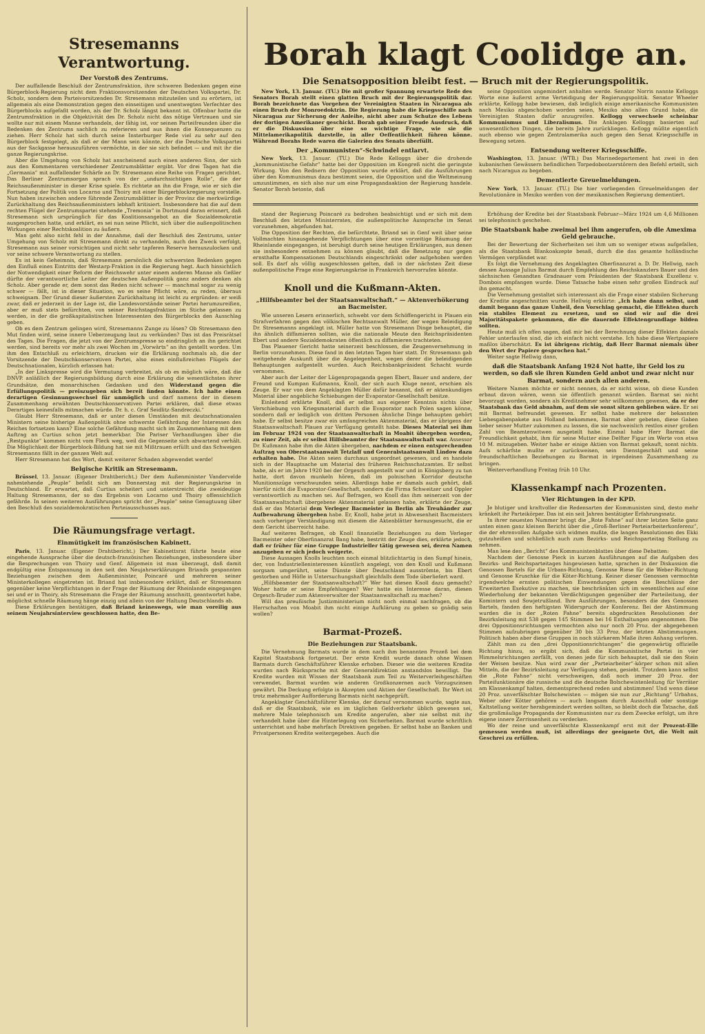Stresemanns Verantwortung.
Der Vorstoß des Zentrums.
Der auffallende Beschluß der Zentrumsfraktion, ihre schweren Bedenken gegen eine Bürgerblock-Regierung nicht dem Fraktionsvorsitzenden der Deutschen Volkspartei, Dr. Scholz, sondern dem Parteivorsitzenden Dr. Stresemann mitzuteilen und zu erörtern, ist allgemein als eine Demonstration gegen den einseitigen und unentwegten Verfechter des Bürgerblocks aufgefaßt worden, als der Dr. Scholz längst bekannt ist. Offenbar hatte die Zentrumsfraktion in die Objektivität des Dr. Scholz nicht das nötige Vertrauen und sie wollte nur mit einem Manne verhandeln, der fähig ist, vor seinen Parteifreunden über die Bedenken des Zentrums sachlich zu referieren und aus ihnen die Konsequenzen zu ziehen. Herr Scholz hat sich durch seine Insterburger Rede viel zu sehr auf den Bürgerblock festgelegt, als daß er der Mann sein könnte, der die Deutsche Volkspartei aus der Sackgasse herauszuführen vermöchte, in der sie sich befindet — und mit ihr die ganze Regierungskrise.
Aber die Umgehung von Scholz hat anscheinend auch einen anderen Sinn, der sich aus den Kommentaren verschiedener Zentrumsblätter ergibt. Vor drei Tagen hat die „Germania“ mit auffallender Schärfe an Dr. Stresemann eine Reihe von Fragen gerichtet. Das Berliner Zentrumsorgan sprach von der „undurchsichtigen Rolle“, die der Reichsaußenminister in dieser Krise spiele. Es richtete an ihn die Frage, wie er sich die Fortsetzung der Politik von Locarno und Thoiry mit einer Bürgerblockregierung vorstelle. Nun haben inzwischen andere führende Zentrumsblätter in der Provinz die merkwürdige Zurückhaltung des Reichsaußenministers lebhaft kritisiert. Insbesondere hat die auf dem rechten Flügel der Zentrumspartei stehende „Tremonia“ in Dortmund daran erinnert, daß Stresemann sich ursprünglich für das Koalitionsangebot an die Sozialdemokratie ausgesprochen hatte, und erklärt, es sei nun seine Pflicht, sich über die außenpolitischen Wirkungen einer Rechtskoalition zu äußern.
Man geht also nicht fehl in der Annahme, daß der Beschluß des Zentrums, unter Umgehung von Scholz mit Stresemann direkt zu verhandeln, auch den Zweck verfolgt, Stresemann aus seiner vorsichtigen und nicht sehr tapferen Reserve herauszulocken und vor seine schwere Verantwortung zu stellen.
Es ist kein Geheimnis, daß Stresemann persönlich die schwersten Bedenken gegen den Einfluß eines Eintritts der Westarp-Fraktion in die Regierung hegt. Auch hinsichtlich der Notwendigkeit einer Reform der Reichswehr unter einem anderen Manne als Geßler dürfte der verantwortliche Leiter der deutschen Außenpolitik ganz anders denken als Scholz. Aber gerade er, dem sonst das Reden nicht schwer — manchmal sogar zu wenig schwer — fällt, ist in dieser Situation, wo es seine Pflicht wäre, zu reden, überaus schweigsam. Der Grund dieser äußersten Zurückhaltung ist leicht zu ergründen: er weiß zwar, daß er jederzeit in der Lage ist, die Landesvorstände seiner Partei herumzureißen, aber er muß stets befürchten, von seiner Reichstagsfraktion im Stiche gelassen zu werden, in der die großkapitalistischen Interessenten des Bürgerblocks den Ausschlag geben.
Ob es dem Zentrum gelingen wird, Stresemanns Zunge zu lösen? Ob Stresemann den Mut finden wird, seine innere Ueberzeugung laut zu verkünden? Das ist das Preisrätsel des Tages. Die Fragen, die jetzt von der Zentrumspresse so eindringlich an ihn gerichtet werden, sind bereits vor mehr als zwei Wochen im „Vorwärts“ an ihn gestellt worden. Um ihm den Entschluß zu erleichtern, drucken wir die Erklärung nochmals ab, die der Vorsitzende der Deutschkonservativen Partei, also eines einflußreichen Flügels der Deutschnationalen, kürzlich erlassen hat:
„In der Linkspresse wird die Vermutung verbreitet, als ob es möglich wäre, daß die DNVP. anläßlich der Regierungsbildung durch eine Erklärung die wesentlichsten ihrer Grundsätze, den monarchischen Gedanken und den Widerstand gegen die Erfüllungspolitik — preiszugeben sich bereit finden könnte. Ich halte einen derartigen Gesinnungswechsel für unmöglich und darf namens der in diesem Zusammenhang erwähnten Deutschkonservativen Partei erklären, daß diese etwas Derartiges keinesfalls mitmachen würde. Dr. h. c. Graf Seidlitz-Sandreczki.“
Glaubt Herr Stresemann, daß er unter diesen Umständen mit deutschnationalen Ministern seine bisherige Außenpolitik ohne schwerste Gefährdung der Interessen des Reiches fortsetzen kann? Eine solche Gefährdung macht sich im Zusammenhang mit dem Auftrag an Curtius schon jetzt bemerkbar. Die Pariser Verhandlungen über die „Restpunkte“ kommen nicht vom Fleck weg, weil die Gegenseite sich abwartend verhält. Die Möglichkeit der Bürgerblock-Bildung hat sie mit Mißtrauen erfüllt und das Schweigen Stresemanns fällt in der ganzen Welt auf.
Herr Stresemann hat das Wort, damit weiterer Schaden abgewendet werde!
Belgische Kritik an Stresemann.
Brüssel, 13. Januar. (Eigener Drahtbericht.) Der dem Außenminister Vandervelde nahestehende „Peuple“ befaßt sich am Donnerstag mit der Regierungskrise in Deutschland. Er erwartet, daß Curtius scheitert und unterstreicht die zweideutige Haltung Stresemanns, der so das Ergebnis von Locarno und Thoiry offensichtlich gefährde. In seinen weiteren Ausführungen spricht der „Peuple“ seine Genugtuung über den Beschluß des sozialdemokratischen Parteiausschusses aus.
Die Räumungsfrage vertagt.
Einmütigkeit im französischen Kabinett.
Paris, 13. Januar. (Eigener Drahtbericht.) Der Kabinettsrat führte heute eine eingehende Aussprache über die deutsch-französischen Beziehungen, insbesondere über die Besprechungen von Thoiry und Genf. Allgemein ist man überzeugt, daß damit endgültig eine Entspannung in den seit den Neujahrserklärungen Briands gespannten Beziehungen zwischen dem Außenminister, Poincaré und mehreren seiner Ministerkollegen eingetreten ist. Briand hat insbesondere erklärt, daß er Stresemann gegenüber keine Verpflichtungen in der Frage der Räumung der Rheinlande eingegangen sei und er in Thoiry, als Stresemann die Frage der Räumung anschnitt, geantwortet habe, möglichst schnelle Räumung hänge einzig und allein von der Haltung Deutschlands ab.
Diese Erklärungen bestätigen, daß Briand keineswegs, wie man voreilig aus seinem Neujahrsinterview geschlossen hatte, den Be-
Borah klagt Coolidge an.
Die Senatsopposition bleibt fest. — Bruch mit der Regierungspolitik.
New York, 13. Januar. (TU.) Die mit großer Spannung erwartete Rede des Senators Borah stellt einen glatten Bruch mit der Regierungspolitik dar. Borah bezeichnete das Vorgehen der Vereinigten Staaten in Nicaragua als einen Bruch der Monroedoktrin. Die Regierung habe die Kriegsschiffe nach Nicaragua zur Sicherung der Anleihe, nicht aber zum Schutze des Lebens der dortigen Amerikaner geschickt. Borah gab seiner Freude Ausdruck, daß er die Diskussion über eine so wichtige Frage, wie sie die Mittelamerikapolitik darstelle, in aller Oeffentlichkeit führen könne. Während Borahs Rede waren die Galerien des Senats überfüllt.
Der „Kommunisten“-Schwindel entlarvt.
New York, 13. Januar. (TU.) Die Rede Kelloggs über die drohende „kommunistische Gefahr“ hatte bei der Opposition im Kongreß nicht die geringste Wirkung. Von den Rednern der Opposition wurde erklärt, daß die Ausführungen über den Kommunismus dazu bestimmt seien, die Opposition und die Weltmeinung umzustimmen, es sich also nur um eine Propagandaaktion der Regierung handele. Senator Borah betonte, daß
seine Opposition ungemindert anhalten werde. Senator Norris nannte Kelloggs Worte eine äußerst arme Verteidigung der Regierungspolitik. Senator Wheeler erklärte, Kellogg habe bewiesen, daß lediglich einige amerikanische Kommunisten nach Mexiko abgeschoben worden seien, Mexiko also allen Grund habe, die Vereinigten Staaten dafür anzugreifen. Kellogg verwechsele scheinbar Kommunismus und Liberalismus. Die Anklagen Kelloggs basierten auf unwesentlichen Dingen, die bereits Jahre zurückliegen. Kellogg müßte eigentlich auch ebenso wie gegen Zentralamerika auch gegen den Senat Kriegsschiffe in Bewegung setzen.
Entsendung weiterer Kriegsschiffe.
Washington, 13. Januar. (WTB.) Das Marinedepartement hat zwei in den kubanischen Gewässern befindlichen Torpedobootzerstörern den Befehl erteilt, sich nach Nicaragua zu begeben.
Dementierte Greuelmeldungen.
New York, 13. Januar. (TU.) Die hier vorliegenden Greuelmeldungen der Revolutionäre in Mexiko werden von der mexikanischen Regierung dementiert.
stand der Regierung Poincaré zu bedrohen beabsichtigt und er sich mit dem Beschluß des letzten Ministerrates, die außenpolitische Aussprache im Senat vorzunehmen, abgefunden hat.
Die Opposition der Rechten, die befürchtete, Briand sei in Genf weit über seine Vollmachten hinausgehende Verpflichtungen über eine vorzeitige Räumung der Rheinlande eingegangen, ist beruhigt durch seine heutigen Erklärungen, aus denen sie insbesondere entnehmen zu können glaubt, daß die Besetzung nur gegen ernsthafte Kompensationen Deutschlands eingeschränkt oder aufgehoben werden soll. Es darf als völlig ausgeschlossen gelten, daß in der nächsten Zeit diese außenpolitische Frage eine Regierungskrise in Frankreich hervorrufen könnte.
Knoll und die Kußmann-Akten.
„Hilfsbeamter bei der Staatsanwaltschaft.“ — Aktenverhökerung an Bacmeister.
Wie unseren Lesern erinnerlich, schwebt vor dem Schöffengericht in Plauen ein Strafverfahren gegen den völkischen Rechtsanwalt Müller, der wegen Beleidigung Dr. Stresemanns angeklagt ist. Müller hatte von Stresemann Dinge behauptet, die ihn ähnlich diffamieren sollten, wie die nationale Meute den Reichspräsidenten Ebert und andere Sozialdemokraten öffentlich zu diffamieren trachteten.
Das Plauener Gericht hatte seinerzeit beschlossen, die Zeugenvernehmung in Berlin vorzunehmen. Diese fand in den letzten Tagen hier statt. Dr. Stresemann gab weitgehende Auskunft über die Angelegenheit, wegen derer die beleidigenden Behauptungen aufgestellt wurden. Auch Reichsbankpräsident Schacht wurde vernommen.
Aber auch der Leiter der Lügenpropaganda gegen Ebert, Bauer und andere, der Freund und Kumpan Kußmanns, Knoll, der sich auch Kluge nennt, erschien als Zeuge. Er war von dem Angeklagten Müller dafür benannt, daß er aktenkundiges Material über angebliche Schiebungen der Evaporator-Gesellschaft besitze.
Einleitend erklärte Knoll, daß er selbst aus eigener Kenntnis nichts über Verschiebung von Kriegsmaterial durch die Evaporator nach Polen sagen könne, sondern daß er lediglich von dritten Personen ähnliche Dinge behaupten gehört habe. Er selbst besitze zwar ein umfangreiches Aktenmaterial, das er übrigens der Staatsanwaltschaft Plauen zur Verfügung gestellt habe. Dieses Material sei ihm im Februar 1924 von der Staatsanwaltschaft in Moabit übergeben worden, zu einer Zeit, als er selbst Hilfsbeamter der Staatsanwaltschaft war. Assessor Dr. Kußmann habe ihm die Akten übergeben, nachdem er einen entsprechenden Auftrag von Oberstaatsanwalt Tetzlaff und Generalstaatsanwalt Lindow dazu erhalten habe. Die Akten seien durchaus ungeordnet gewesen, und es handele sich in der Hauptsache um Material des früheren Reichsschatzamtes. Er selbst habe, als er im Jahre 1920 bei der Orgesch angestellt war und in Königsberg zu tun hatte, dort davon munkeln hören, daß im polnischen Korridor deutsche Munitionszüge verschwunden seien. Allerdings habe er damals auch gehört, daß hierfür nicht die Evaporator-Gesellschaft, sondern die Firma Schweitzer und Oppler verantwortlich zu machen sei. Auf Befragen, wo Knoll das ihm seinerzeit von der Staatsanwaltschaft übergebene Aktenmaterial gelassen habe, erklärte der Zeuge, daß er das Material dem Verleger Bacmeister in Berlin als Treuhänder zur Aufbewahrung übergeben habe. Er, Knoll, habe jetzt in Abwesenheit Bacmeisters nach vorheriger Verständigung mit diesem die Aktenblätter herausgesucht, die er dem Gericht überreicht habe.
Auf weiteres Befragen, ob Knoll finanzielle Beziehungen zu dem Verleger Bacmeister oder Oberfinanzrat Bang habe, bestritt der Zeuge dies, erklärte jedoch, daß er früher für eine Gruppe Industrieller tätig gewesen sei, deren Namen anzugeben er sich jedoch weigerte.
Diese Aussagen Knolls leuchten noch einmal blitzlichtartig in den Sumpf hinein, der, von Industrielleninteressen künstlich angelegt, von den Knoll und Kußmann sorgsam umgerührt, seine Dünste über Deutschland ausströmte, bis Ebert gestorben und Höfle in Untersuchungshaft gleichfalls dem Tode überliefert ward.
„Hilfsbeamter der Staatsanwaltschaft?“ Wer hat diesen Knoll dazu gemacht? Woher hatte er seine Empfehlungen? Wer hatte ein Interesse daran, diesen Orgesch-Bruder zum Aktenverwalter der Staatsanwaltschaft zu machen?
Will das preußische Justizministerium nicht noch einmal nachfragen, ob die Herrschaften von Moabit ihm nicht einige Aufklärung zu geben so gnädig sein wollen?
Barmat-Prozeß.
Die Beziehungen zur Staatsbank.
Die Vernehmung Barmats wurde in dem nach ihm benannten Prozeß bei dem Kapitel Staatsbank fortgesetzt. Der erste Kredit wurde danach ohne Wissen Barmats durch Geschäftsführer Klenske erhoben. Dieser wie die weiteren Kredite wurden nach Rücksprache mit der Generaldirektion anstandslos bewilligt. Die Kredite wurden mit Wissen der Staatsbank zum Teil zu Weiterverleihgeschäften verwendet. Barmat wurden wie anderen Großkonzernen auch Vorzugszinsen gewährt. Die Deckung erfolgte in Akzepten und Aktien der Gesellschaft. Ihr Wert ist trotz mehrmaliger Aufforderung Barmats nicht nachgeprüft.
Angeklagter Geschäftsführer Klenske, der darauf vernommen wurde, sagte aus, daß er die Staatsbank, wie es im täglichen Geldverkehr üblich gewesen sei, mehrere Male telephonisch um Kredite angerufen, aber nie selbst mit ihr verhandelt habe über die Hinterlegung von Sicherheiten. Barmat wurde schriftlich unterrichtet und habe mehrfach Direktiven gegeben. Er selbst habe an Banken und Privatpersonen Kredite weitergegeben. Auch die
Erhöhung der Kredite bei der Staatsbank Februar—März 1924 um 4,6 Millionen sei telephonisch geschehen.
Die Staatsbank habe zweimal bei ihm angerufen, ob die Amexima Geld gebrauche.
Bei der Bewertung der Sicherheiten sei ihm um so weniger etwas aufgefallen, als die Staatsbank Blankoakzepte besaß, durch die das gesamte holländische Vermögen verpfändet war.
Es folgt die Vernehmung des Angeklagten Oberfinanzrat a. D. Dr. Hellwig, nach dessen Aussage Julius Barmat durch Empfehlung des Reichskanzlers Bauer und des sächsischen Gesandten Gradnauer vom Präsidenten der Staatsbank Exzellenz v. Dombois empfangen wurde. Diese Tatsache habe einen sehr großen Eindruck auf ihn gemacht.
Die Vernehmung gestaltet sich interessant als die Frage einer stabilen Sicherung der Kredite angeschnitten wurde. Hellwig erklärte: „Ich habe dann selbst, und damit begann das ganze Unheil, den Vorschlag gemacht, die Effekten durch ein stabiles Element zu ersetzen, und so sind wir auf die drei Majoritätspakete gekommen, die die dauernde Effektengrundlage bilden sollten.
Heute muß ich offen sagen, daß mir bei der Berechnung dieser Effekten damals Fehler unterlaufen sind, die ich einfach nicht verstehe. Ich habe diese Wertpapiere maßlos überschätzt. Es ist übrigens richtig, daß Herr Barmat niemals über den Wert der Papiere gesprochen hat.“
Weiter sagte Hellwig dann,
daß die Staatsbank Anfang 1924 Not hatte, ihr Geld los zu werden, so daß sie ihren Kunden Geld anbot und zwar nicht nur Barmat, sondern auch allen anderen.
Weitere Namen möchte er nicht nennen, da er nicht wisse, ob diese Kunden erbaut davon wären, wenn sie öffentlich genannt würden. Barmat sei nicht bevorzugt worden, sondern als Kreditnehmer sehr willkommen gewesen, da er der Staatsbank das Geld abnahm, auf dem sie sonst sitzen geblieben wäre. Er sei mit Barmat befreundet gewesen. Er selbst habe mehrere der bekannten Liebesgabenpakete aus Holland bekommen, Barmat aber gebeten, diese Gaben lieber seiner Mutter zukommen zu lassen, die sie nachweislich restlos einer großen Zahl von Beamtenwitwen ausgeteilt habe. Einmal habe Herr Barmat die Freundlichkeit gehabt, ihm für seine Mutter eine Delfter Figur im Werte von etwa 10 M. mitzugeben. Weiter habe er einige Aktien von Barmat gekauft, sonst nichts. Aufs schärfste mußte er zurückweisen, sein Dienstgeschäft und seine freundschaftlichen Beziehungen zu Barmat in irgendeinen Zusammenhang zu bringen.
Weiterverhandlung Freitag früh 10 Uhr.
Klassenkampf nach Prozenten.
Vier Richtungen in der KPD.
Je blutiger und kraftvoller die Redensarten der Kommunisten sind, desto mehr kränkelt ihr Parteikörper. Das ist ein seit Jahren bestätigter Erfahrungssatz.
In ihrer neuesten Nummer bringt die „Rote Fahne“ auf ihrer letzten Seite ganz unten einen ganz kleinen Bericht über die „Groß-Berliner Parteiarbeiterkonferenz“, die der ehrenvollen Aufgabe sich widmen mußte, die langen Resolutionen des Ekki gutzuheißen und schließlich auch zum Bezirks- und Reichsparteitag Stellung zu nehmen.
Man lese den „Bericht“ des Kommunistenblattes über diese Debatten:
Nachdem der Genosse Pieck in kurzen Ausführungen auf die Aufgaben des Bezirks- und Reichsparteitages hingewiesen hatte, sprachen in der Diskussion die Genossen Bartels für die Urbans-Richtung, Genosse Riese für die Weber-Richtung und Genosse Kruschke für die Köter-Richtung. Keiner dieser Genossen vermochte irgendwelche ernsten politischen Einwendungen gegen die Beschlüsse der Erweiterten Exekutive zu machen, sie beschränkten sich im wesentlichen auf eine Wiederholung der bekannten Verdächtigungen gegenüber der Parteileitung, der Komintern und Sowjetrußland. Ihre Ausführungen, besonders die des Genossen Bartels, fanden den heftigsten Widerspruch der Konferenz. Bei der Abstimmung wurden die in der „Roten Fahne“ bereits abgedruckten Resolutionen der Bezirksleitung mit 538 gegen 145 Stimmen bei 16 Enthaltungen angenommen. Die drei Oppositionsrichtungen vermochten also nur noch 20 Proz. der abgegebenen Stimmen aufzubringen gegenüber 30 bis 33 Proz. der letzten Abstimmungen. Politisch haben aber diese Gruppen in noch stärkerem Maße ihren Anhang verloren.
Zählt man zu den „drei Oppositionsrichtungen“ die gegenwärtig offizielle Richtung hinzu, so ergibt sich, daß die Kommunistische Partei in vier Himmelsrichtungen zerfällt, von denen jede für sich behauptet, daß sie den Stein der Weisen besitze. Nun wird zwar der „Parteiarbeiter“-körper schon mit allen Mitteln, die der Bezirksleitung zur Verfügung stehen, gesiebt. Trotzdem kann selbst die „Rote Fahne“ nicht verschweigen, daß noch immer 20 Proz. der Parteifunktionäre die russische und die deutsche Bolschewistenleitung für Verräter am Klassenkampf halten, dementsprechend reden und abstimmen! Und wenn diese 20 Proz. unverfälschter Bolschewisten — mögen sie nun zur „Richtung“ Urbahns, Weber oder Kötter gehören — auch langsam durch Ausschluß oder sonstige Kaltstellung weiter herabgemindert werden sollten, so bleibt doch die Tatsache, daß die großmäulige Propaganda der Kommunisten nur zu dem Zwecke erfolgt, um ihre eigene innere Zerrissenheit zu verdecken.
Wo der reine und unverfälschte Klassenkampf erst mit der Prozent-Elle gemessen werden muß, ist allerdings der geeignete Ort, die Welt mit Geschrei zu erfüllen.